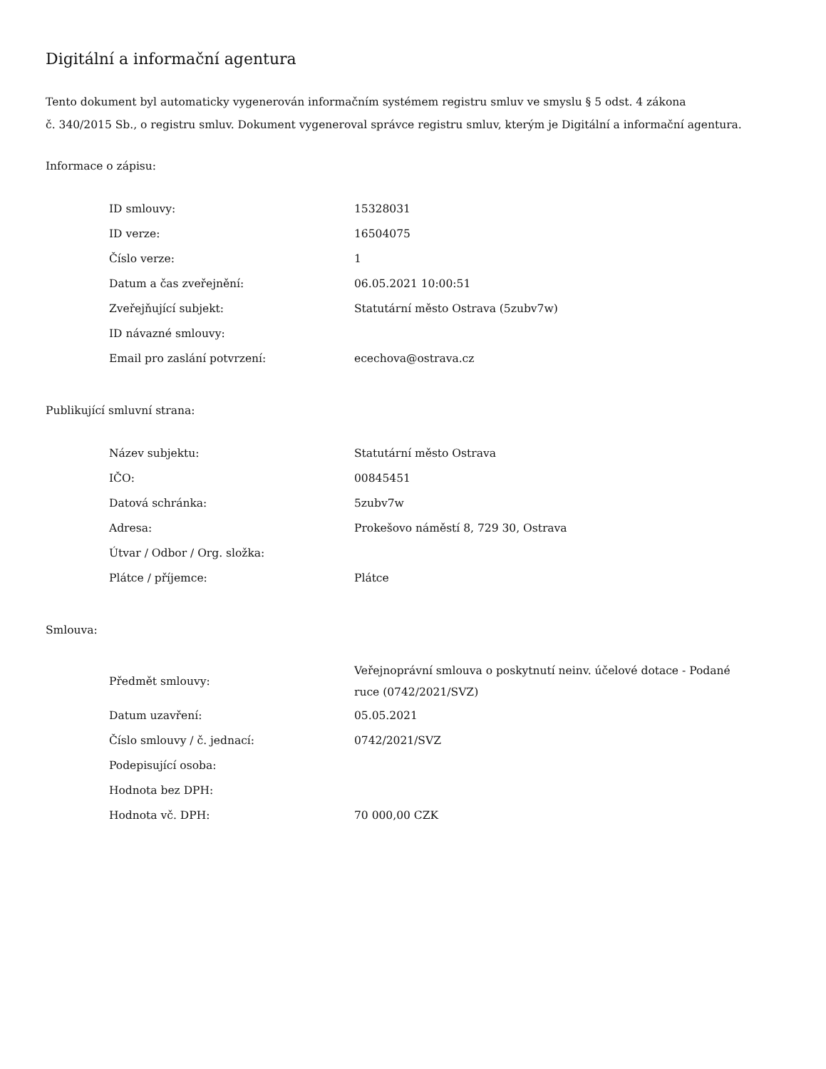Digitální a informační agentura
Tento dokument byl automaticky vygenerován informačním systémem registru smluv ve smyslu § 5 odst. 4 zákona
č. 340/2015 Sb., o registru smluv. Dokument vygeneroval správce registru smluv, kterým je Digitální a informační agentura.
Informace o zápisu:
| ID smlouvy: | 15328031 |
| ID verze: | 16504075 |
| Číslo verze: | 1 |
| Datum a čas zveřejnění: | 06.05.2021 10:00:51 |
| Zveřejňující subjekt: | Statutární město Ostrava (5zubv7w) |
| ID návazné smlouvy: | |
| Email pro zaslání potvrzení: | ecechova@ostrava.cz |
Publikující smluvní strana:
| Název subjektu: | Statutární město Ostrava |
| IČO: | 00845451 |
| Datová schránka: | 5zubv7w |
| Adresa: | Prokešovo náměstí 8, 729 30, Ostrava |
| Útvar / Odbor / Org. složka: | |
| Plátce / příjemce: | Plátce |
Smlouva:
| Předmět smlouvy: | Veřejnoprávní smlouva o poskytnutí neinv. účelové dotace - Podané ruce (0742/2021/SVZ) |
| Datum uzavření: | 05.05.2021 |
| Číslo smlouvy / č. jednací: | 0742/2021/SVZ |
| Podepisující osoba: | |
| Hodnota bez DPH: | |
| Hodnota vč. DPH: | 70 000,00 CZK |